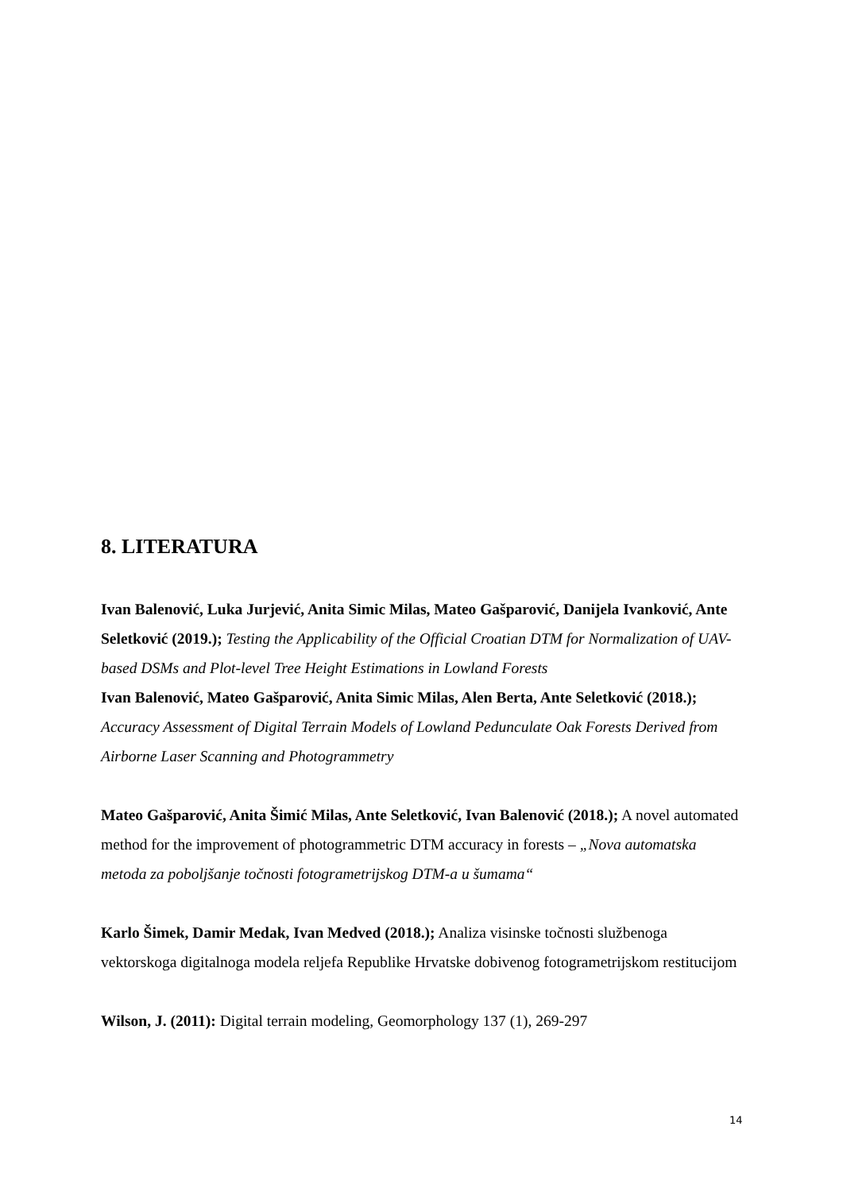8. LITERATURA
Ivan Balenović, Luka Jurjević, Anita Simic Milas, Mateo Gašparović, Danijela Ivanković, Ante Seletković (2019.); Testing the Applicability of the Official Croatian DTM for Normalization of UAV-based DSMs and Plot-level Tree Height Estimations in Lowland Forests
Ivan Balenović, Mateo Gašparović, Anita Simic Milas, Alen Berta, Ante Seletković (2018.); Accuracy Assessment of Digital Terrain Models of Lowland Pedunculate Oak Forests Derived from Airborne Laser Scanning and Photogrammetry
Mateo Gašparović, Anita Šimić Milas, Ante Seletković, Ivan Balenović (2018.); A novel automated method for the improvement of photogrammetric DTM accuracy in forests – „Nova automatska metoda za poboljšanje točnosti fotogrametrijskog DTM-a u šumama“
Karlo Šimek, Damir Medak, Ivan Medved (2018.); Analiza visinske točnosti službenoga vektorskoga digitalnoga modela reljefa Republike Hrvatske dobivenog fotogrametrijskom restitucijom
Wilson, J. (2011): Digital terrain modeling, Geomorphology 137 (1), 269-297
14